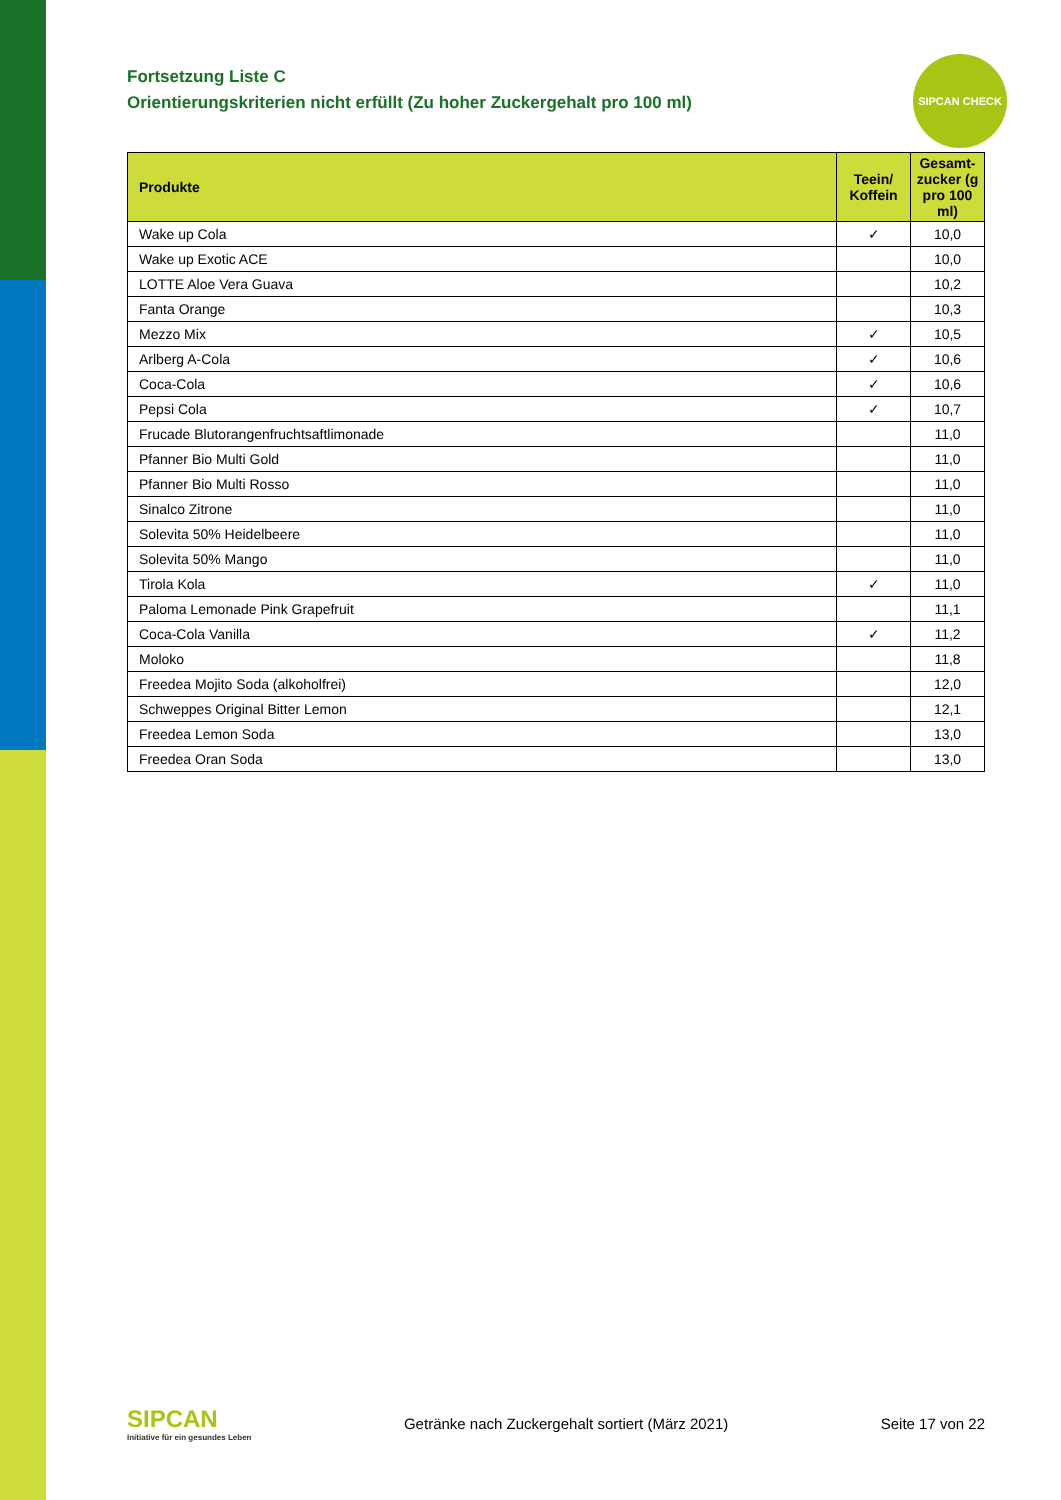SIPCAN CHECK
Fortsetzung Liste C
Orientierungskriterien nicht erfüllt (Zu hoher Zuckergehalt pro 100 ml)
| Produkte | Teein/ Koffein | Gesamt-zucker (g pro 100 ml) |
| --- | --- | --- |
| Wake up Cola | ✓ | 10,0 |
| Wake up Exotic ACE | | 10,0 |
| LOTTE Aloe Vera Guava | | 10,2 |
| Fanta Orange | | 10,3 |
| Mezzo Mix | ✓ | 10,5 |
| Arlberg A-Cola | ✓ | 10,6 |
| Coca-Cola | ✓ | 10,6 |
| Pepsi Cola | ✓ | 10,7 |
| Frucade Blutorangenfruchtsaftlimonade | | 11,0 |
| Pfanner Bio Multi Gold | | 11,0 |
| Pfanner Bio Multi Rosso | | 11,0 |
| Sinalco Zitrone | | 11,0 |
| Solevita 50% Heidelbeere | | 11,0 |
| Solevita 50% Mango | | 11,0 |
| Tirola Kola | ✓ | 11,0 |
| Paloma Lemonade Pink Grapefruit | | 11,1 |
| Coca-Cola Vanilla | ✓ | 11,2 |
| Moloko | | 11,8 |
| Freedea Mojito Soda (alkoholfrei) | | 12,0 |
| Schweppes Original Bitter Lemon | | 12,1 |
| Freedea Lemon Soda | | 13,0 |
| Freedea Oran Soda | | 13,0 |
SIPCAN
Initiative für ein gesundes Leben
Getränke nach Zuckergehalt sortiert (März 2021)
Seite 17 von 22